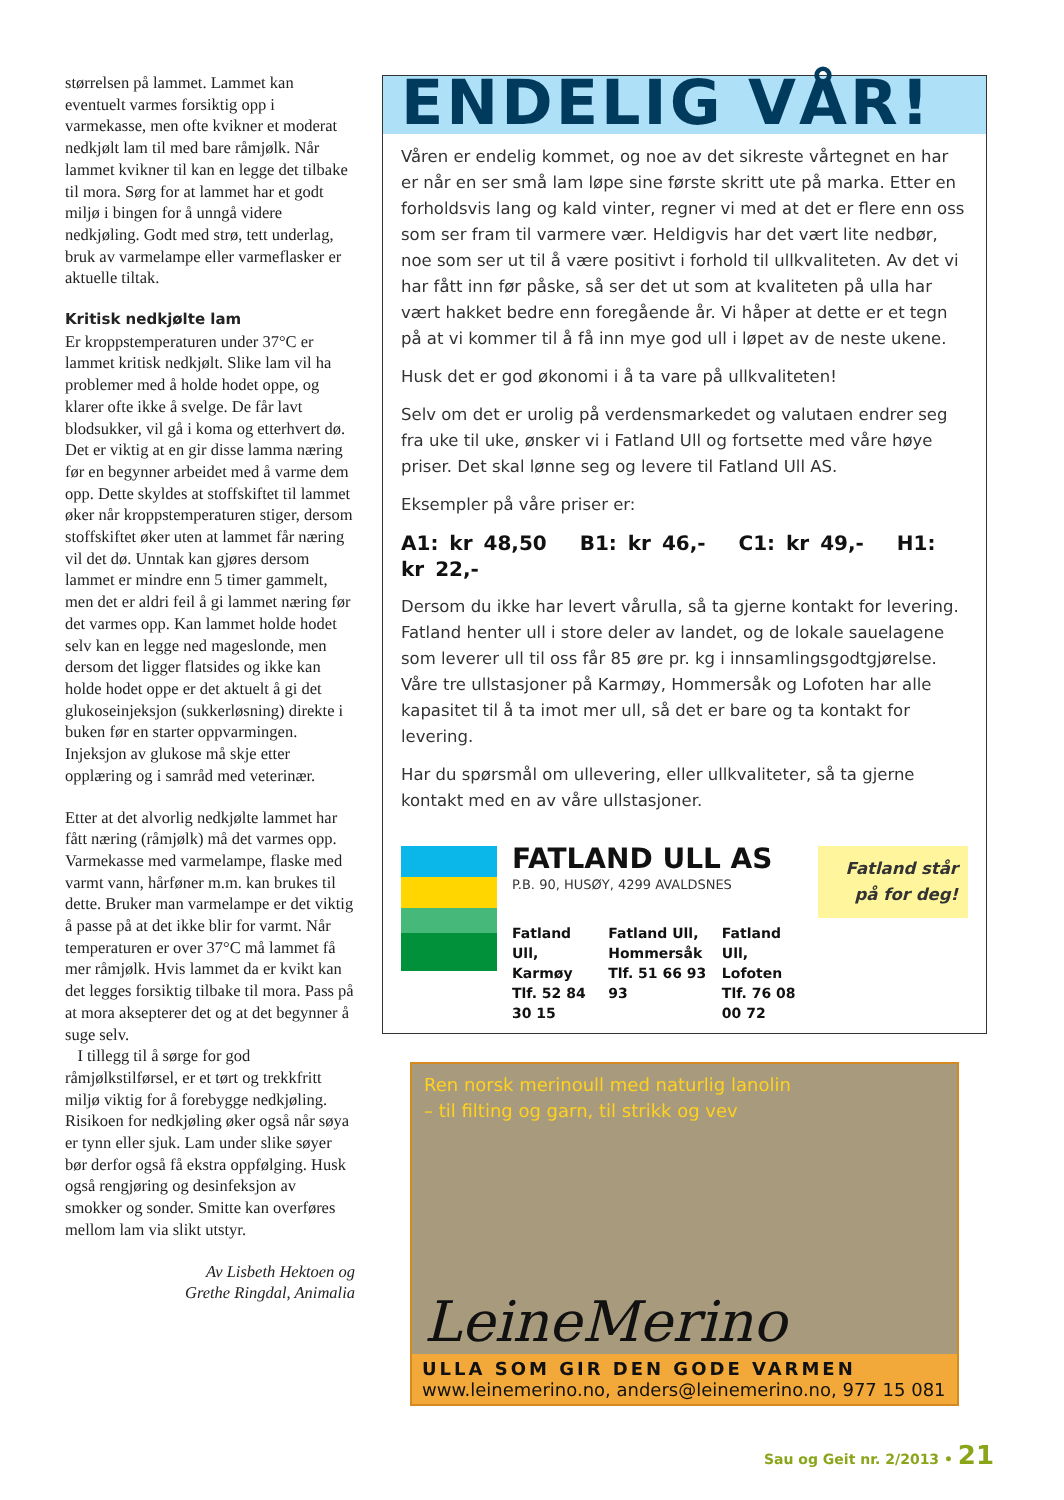størrelsen på lammet. Lammet kan eventuelt varmes forsiktig opp i varmekasse, men ofte kvikner et moderat nedkjølt lam til med bare råmjølk. Når lammet kvikner til kan en legge det tilbake til mora. Sørg for at lammet har et godt miljø i bingen for å unngå videre nedkjøling. Godt med strø, tett underlag, bruk av varmelampe eller varmeflasker er aktuelle tiltak.
Kritisk nedkjølte lam
Er kroppstemperaturen under 37°C er lammet kritisk nedkjølt. Slike lam vil ha problemer med å holde hodet oppe, og klarer ofte ikke å svelge. De får lavt blodsukker, vil gå i koma og etterhvert dø. Det er viktig at en gir disse lamma næring før en begynner arbeidet med å varme dem opp. Dette skyldes at stoffskiftet til lammet øker når kroppstemperaturen stiger, dersom stoffskiftet øker uten at lammet får næring vil det dø. Unntak kan gjøres dersom lammet er mindre enn 5 timer gammelt, men det er aldri feil å gi lammet næring før det varmes opp. Kan lammet holde hodet selv kan en legge ned mageslonde, men dersom det ligger flatsides og ikke kan holde hodet oppe er det aktuelt å gi det glukoseinjeksjon (sukkerløsning) direkte i buken før en starter oppvarmingen. Injeksjon av glukose må skje etter opplæring og i samråd med veterinær.
Etter at det alvorlig nedkjølte lammet har fått næring (råmjølk) må det varmes opp. Varmekasse med varmelampe, flaske med varmt vann, hårføner m.m. kan brukes til dette. Bruker man varmelampe er det viktig å passe på at det ikke blir for varmt. Når temperaturen er over 37°C må lammet få mer råmjølk. Hvis lammet da er kvikt kan det legges forsiktig tilbake til mora. Pass på at mora aksepterer det og at det begynner å suge selv.
I tillegg til å sørge for god råmjølkstilførsel, er et tørt og trekkfritt miljø viktig for å forebygge nedkjøling. Risikoen for nedkjøling øker også når søya er tynn eller sjuk. Lam under slike søyer bør derfor også få ekstra oppfølging. Husk også rengjøring og desinfeksjon av smokker og sonder. Smitte kan overføres mellom lam via slikt utstyr.
Av Lisbeth Hektoen og
Grethe Ringdal, Animalia
ENDELIG VÅR!
Våren er endelig kommet, og noe av det sikreste vårtegnet en har er når en ser små lam løpe sine første skritt ute på marka. Etter en forholdsvis lang og kald vinter, regner vi med at det er flere enn oss som ser fram til varmere vær. Heldigvis har det vært lite nedbør, noe som ser ut til å være positivt i forhold til ullkvaliteten. Av det vi har fått inn før påske, så ser det ut som at kvaliteten på ulla har vært hakket bedre enn foregående år. Vi håper at dette er et tegn på at vi kommer til å få inn mye god ull i løpet av de neste ukene.
Husk det er god økonomi i å ta vare på ullkvaliteten!
Selv om det er urolig på verdensmarkedet og valutaen endrer seg fra uke til uke, ønsker vi i Fatland Ull og fortsette med våre høye priser. Det skal lønne seg og levere til Fatland Ull AS.
Eksempler på våre priser er:
A1: kr 48,50 B1: kr 46,- C1: kr 49,- H1: kr 22,-
Dersom du ikke har levert vårulla, så ta gjerne kontakt for levering. Fatland henter ull i store deler av landet, og de lokale sauelagene som leverer ull til oss får 85 øre pr. kg i innsamlingsgodtgjørelse. Våre tre ullstasjoner på Karmøy, Hommersåk og Lofoten har alle kapasitet til å ta imot mer ull, så det er bare og ta kontakt for levering.
Har du spørsmål om ullevering, eller ullkvaliteter, så ta gjerne kontakt med en av våre ullstasjoner.
FATLAND ULL AS
P.B. 90, HUSØY, 4299 AVALDSNES
Fatland Ull, Karmøy
Tlf. 52 84 30 15
Fatland Ull, Hommersåk
Tlf. 51 66 93 93
Fatland Ull, Lofoten
Tlf. 76 08 00 72
Fatland står på for deg!
Ren norsk merinoull med naturlig lanolin
– til filting og garn, til strikk og vev
LeineMerino
ULLA SOM GIR DEN GODE VARMEN
www.leinemerino.no, anders@leinemerino.no, 977 15 081
Sau og Geit nr. 2/2013 • 21